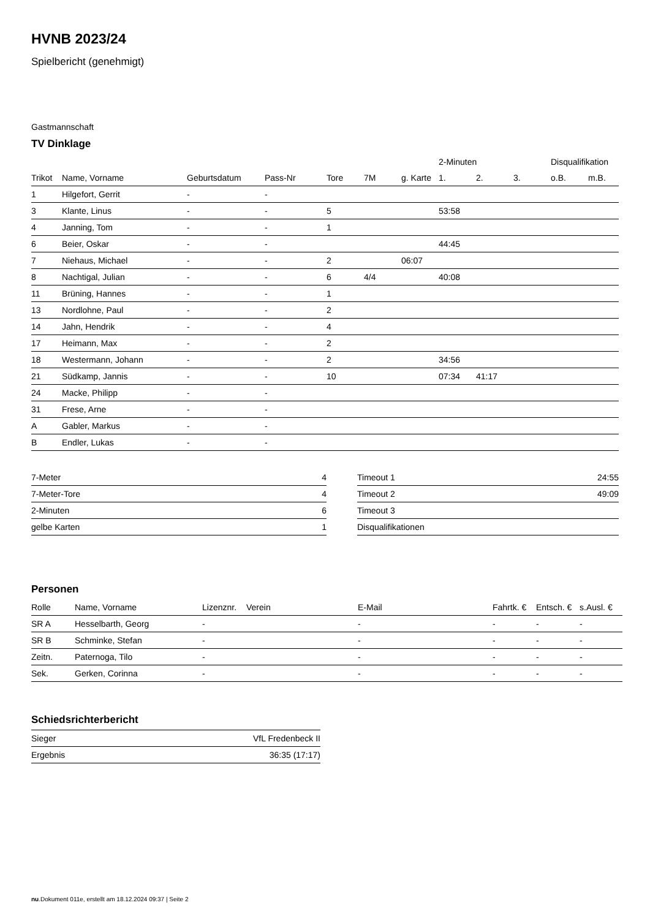HVNB 2023/24
Spielbericht (genehmigt)
Gastmannschaft
TV Dinklage
| | | | | | | | 2-Minuten | | | Disqualifikation | |
| --- | --- | --- | --- | --- | --- | --- | --- | --- | --- | --- | --- |
| Trikot | Name, Vorname | Geburtsdatum | Pass-Nr | Tore | 7M | g. Karte | 1. | 2. | 3. | o.B. | m.B. |
| 1 | Hilgefort, Gerrit | - | - | | | | | | | | |
| 3 | Klante, Linus | - | - | 5 | | | 53:58 | | | | |
| 4 | Janning, Tom | - | - | 1 | | | | | | | |
| 6 | Beier, Oskar | - | - | | | | 44:45 | | | | |
| 7 | Niehaus, Michael | - | - | 2 | | 06:07 | | | | | |
| 8 | Nachtigal, Julian | - | - | 6 | 4/4 | | 40:08 | | | | |
| 11 | Brüning, Hannes | - | - | 1 | | | | | | | |
| 13 | Nordlohne, Paul | - | - | 2 | | | | | | | |
| 14 | Jahn, Hendrik | - | - | 4 | | | | | | | |
| 17 | Heimann, Max | - | - | 2 | | | | | | | |
| 18 | Westermann, Johann | - | - | 2 | | | 34:56 | | | | |
| 21 | Südkamp, Jannis | - | - | 10 | | | 07:34 | 41:17 | | | |
| 24 | Macke, Philipp | - | - | | | | | | | | |
| 31 | Frese, Arne | - | - | | | | | | | | |
| A | Gabler, Markus | - | - | | | | | | | | |
| B | Endler, Lukas | - | - | | | | | | | | |
| 7-Meter | 4 |
| 7-Meter-Tore | 4 |
| 2-Minuten | 6 |
| gelbe Karten | 1 |
| Timeout 1 | 24:55 |
| Timeout 2 | 49:09 |
| Timeout 3 | |
| Disqualifikationen | |
Personen
| Rolle | Name, Vorname | Lizenznr. | Verein | E-Mail | Fahrtk. € | Entsch. € | s.Ausl. € |
| --- | --- | --- | --- | --- | --- | --- | --- |
| SR A | Hesselbarth, Georg | - | | - | - | - | - |
| SR B | Schminke, Stefan | - | | - | - | - | - |
| Zeitn. | Paternoga, Tilo | - | | - | - | - | - |
| Sek. | Gerken, Corinna | - | | - | - | - | - |
Schiedsrichterbericht
| Sieger | VfL Fredenbeck II |
| Ergebnis | 36:35 (17:17) |
nu.Dokument 011e, erstellt am 18.12.2024 09:37 | Seite 2